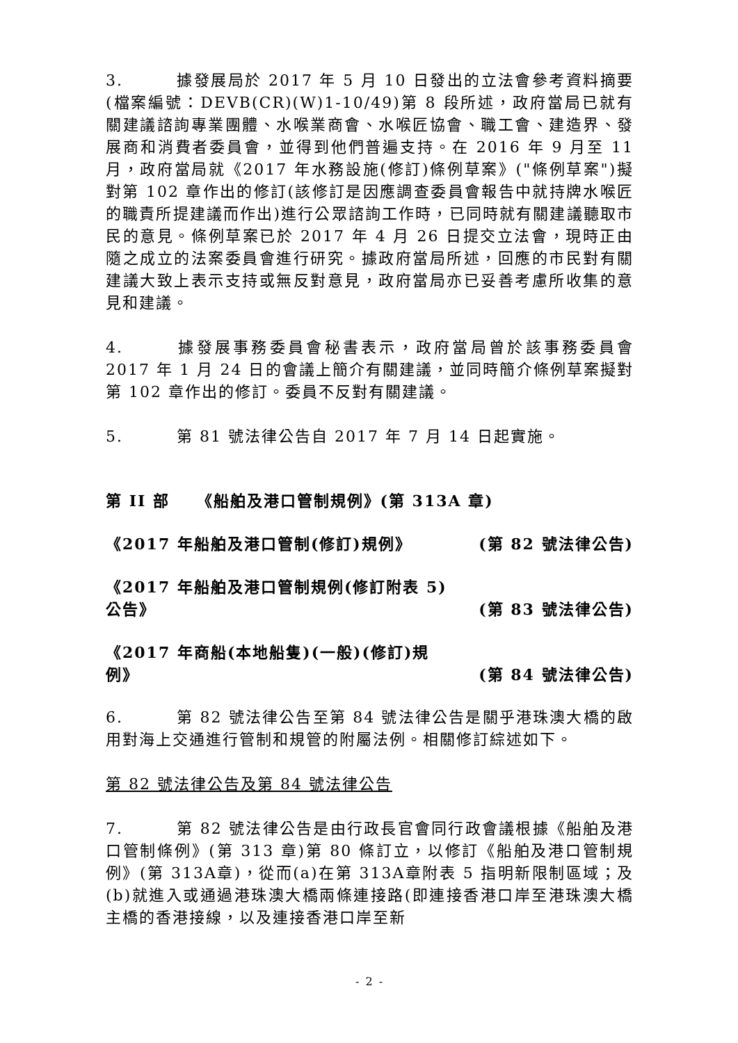3. 據發展局於 2017 年 5 月 10 日發出的立法會參考資料摘要(檔案編號：DEVB(CR)(W)1-10/49)第 8 段所述，政府當局已就有關建議諮詢專業團體、水喉業商會、水喉匠協會、職工會、建造界、發展商和消費者委員會，並得到他們普遍支持。在 2016 年 9 月至 11 月，政府當局就《2017 年水務設施(修訂)條例草案》("條例草案")擬對第 102 章作出的修訂(該修訂是因應調查委員會報告中就持牌水喉匠的職責所提建議而作出)進行公眾諮詢工作時，已同時就有關建議聽取市民的意見。條例草案已於 2017 年 4 月 26 日提交立法會，現時正由隨之成立的法案委員會進行研究。據政府當局所述，回應的市民對有關建議大致上表示支持或無反對意見，政府當局亦已妥善考慮所收集的意見和建議。
4. 據發展事務委員會秘書表示，政府當局曾於該事務委員會 2017 年 1 月 24 日的會議上簡介有關建議，並同時簡介條例草案擬對第 102 章作出的修訂。委員不反對有關建議。
5. 第 81 號法律公告自 2017 年 7 月 14 日起實施。
第 II 部 《船舶及港口管制規例》(第 313A 章)
《2017 年船舶及港口管制(修訂)規例》 (第 82 號法律公告)
《2017 年船舶及港口管制規例(修訂附表 5) 公告》 (第 83 號法律公告)
《2017 年商船(本地船隻)(一般)(修訂)規例》 (第 84 號法律公告)
6. 第 82 號法律公告至第 84 號法律公告是關乎港珠澳大橋的啟用對海上交通進行管制和規管的附屬法例。相關修訂綜述如下。
第 82 號法律公告及第 84 號法律公告
7. 第 82 號法律公告是由行政長官會同行政會議根據《船舶及港口管制條例》(第 313 章)第 80 條訂立，以修訂《船舶及港口管制規例》(第 313A章)，從而(a)在第 313A章附表 5 指明新限制區域；及(b)就進入或通過港珠澳大橋兩條連接路(即連接香港口岸至港珠澳大橋主橋的香港接線，以及連接香港口岸至新
- 2 -